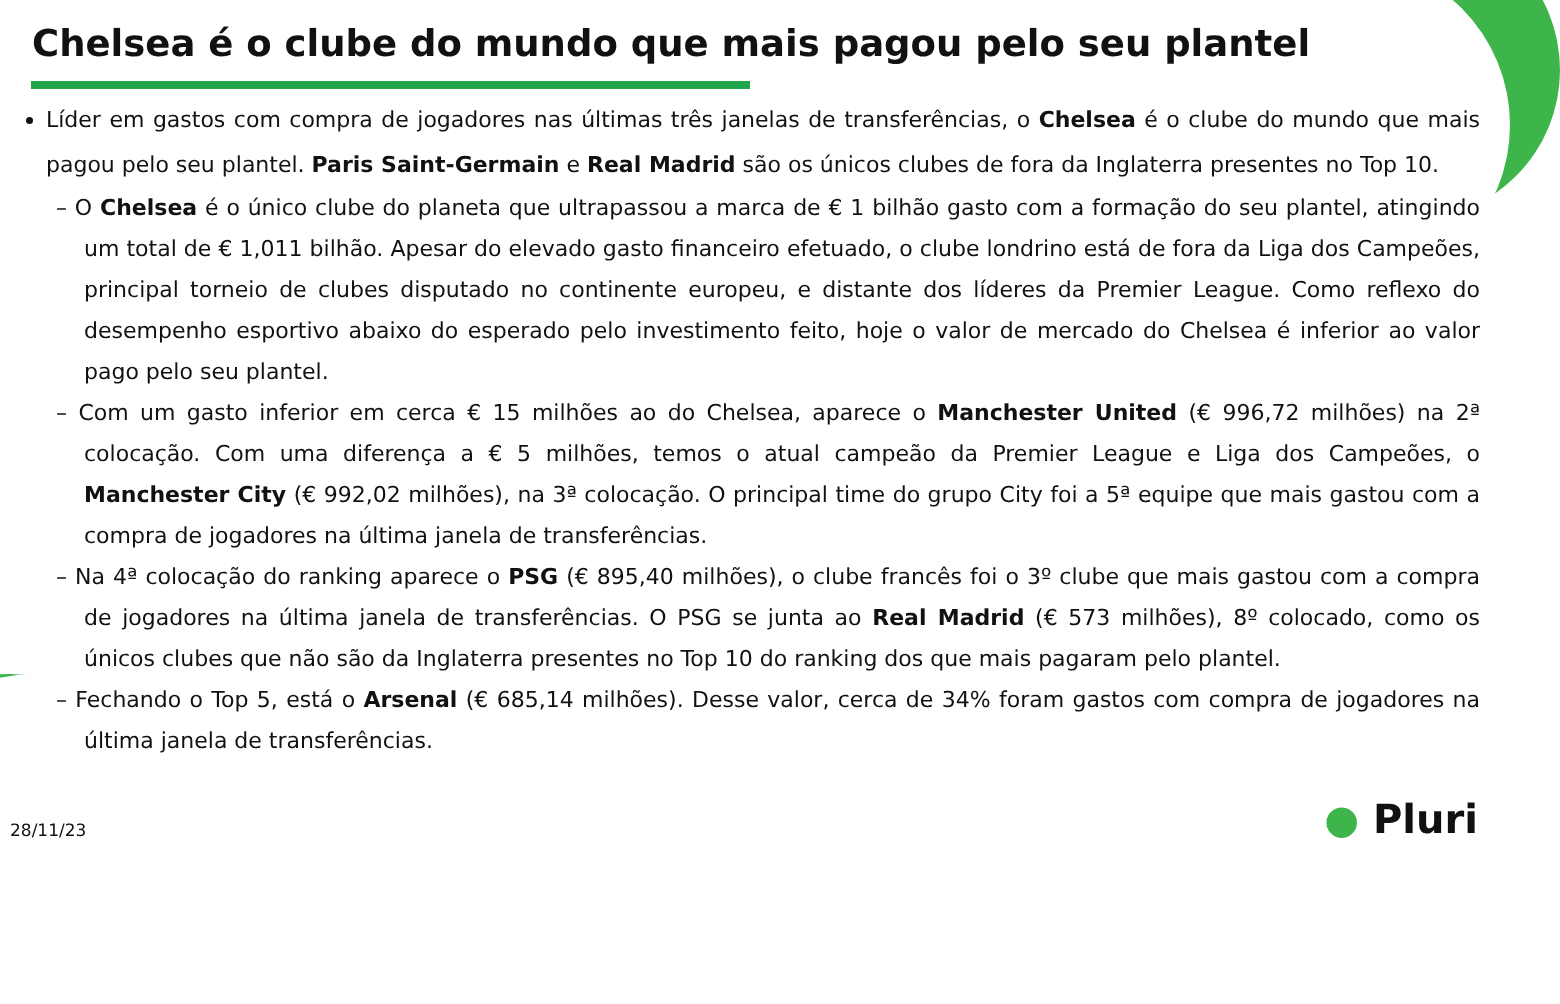Chelsea é o clube do mundo que mais pagou pelo seu plantel
Líder em gastos com compra de jogadores nas últimas três janelas de transferências, o Chelsea é o clube do mundo que mais pagou pelo seu plantel. Paris Saint-Germain e Real Madrid são os únicos clubes de fora da Inglaterra presentes no Top 10.
– O Chelsea é o único clube do planeta que ultrapassou a marca de € 1 bilhão gasto com a formação do seu plantel, atingindo um total de € 1,011 bilhão. Apesar do elevado gasto financeiro efetuado, o clube londrino está de fora da Liga dos Campeões, principal torneio de clubes disputado no continente europeu, e distante dos líderes da Premier League. Como reflexo do desempenho esportivo abaixo do esperado pelo investimento feito, hoje o valor de mercado do Chelsea é inferior ao valor pago pelo seu plantel.
– Com um gasto inferior em cerca € 15 milhões ao do Chelsea, aparece o Manchester United (€ 996,72 milhões) na 2ª colocação. Com uma diferença a € 5 milhões, temos o atual campeão da Premier League e Liga dos Campeões, o Manchester City (€ 992,02 milhões), na 3ª colocação. O principal time do grupo City foi a 5ª equipe que mais gastou com a compra de jogadores na última janela de transferências.
– Na 4ª colocação do ranking aparece o PSG (€ 895,40 milhões), o clube francês foi o 3º clube que mais gastou com a compra de jogadores na última janela de transferências. O PSG se junta ao Real Madrid (€ 573 milhões), 8º colocado, como os únicos clubes que não são da Inglaterra presentes no Top 10 do ranking dos que mais pagaram pelo plantel.
– Fechando o Top 5, está o Arsenal (€ 685,14 milhões). Desse valor, cerca de 34% foram gastos com compra de jogadores na última janela de transferências.
28/11/23 ● Pluri